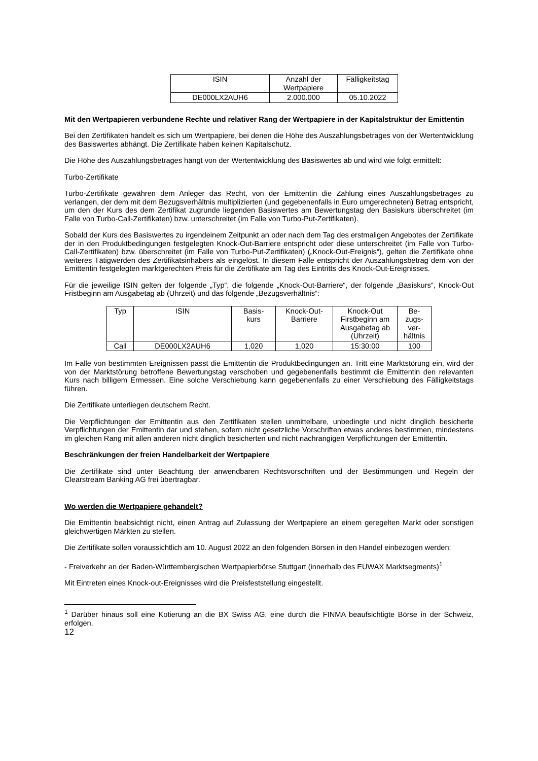| ISIN | Anzahl der Wertpapiere | Fälligkeitstag |
| --- | --- | --- |
| DE000LX2AUH6 | 2.000.000 | 05.10.2022 |
Mit den Wertpapieren verbundene Rechte und relativer Rang der Wertpapiere in der Kapitalstruktur der Emittentin
Bei den Zertifikaten handelt es sich um Wertpapiere, bei denen die Höhe des Auszahlungsbetrages von der Wertentwicklung des Basiswertes abhängt. Die Zertifikate haben keinen Kapitalschutz.
Die Höhe des Auszahlungsbetrages hängt von der Wertentwicklung des Basiswertes ab und wird wie folgt ermittelt:
Turbo-Zertifikate
Turbo-Zertifikate gewähren dem Anleger das Recht, von der Emittentin die Zahlung eines Auszahlungsbetrages zu verlangen, der dem mit dem Bezugsverhältnis multiplizierten (und gegebenenfalls in Euro umgerechneten) Betrag entspricht, um den der Kurs des dem Zertifikat zugrunde liegenden Basiswertes am Bewertungstag den Basiskurs überschreitet (im Falle von Turbo-Call-Zertifikaten) bzw. unterschreitet (im Falle von Turbo-Put-Zertifikaten).
Sobald der Kurs des Basiswertes zu irgendeinem Zeitpunkt an oder nach dem Tag des erstmaligen Angebotes der Zertifikate der in den Produktbedingungen festgelegten Knock-Out-Barriere entspricht oder diese unterschreitet (im Falle von Turbo-Call-Zertifikaten) bzw. überschreitet (im Falle von Turbo-Put-Zertifikaten) („Knock-Out-Ereignis“), gelten die Zertifikate ohne weiteres Tätigwerden des Zertifikatsinhabers als eingelöst. In diesem Falle entspricht der Auszahlungsbetrag dem von der Emittentin festgelegten marktgerechten Preis für die Zertifikate am Tag des Eintritts des Knock-Out-Ereignisses.
Für die jeweilige ISIN gelten der folgende „Typ“, die folgende „Knock-Out-Barriere“, der folgende „Basiskurs“, Knock-Out Fristbeginn am Ausgabetag ab (Uhrzeit) und das folgende „Bezugsverhältnis“:
| Typ | ISIN | Basis- kurs | Knock-Out- Barriere | Knock-Out Firstbeginn am Ausgabetag ab (Uhrzeit) | Be- zugs- ver- hältnis |
| --- | --- | --- | --- | --- | --- |
| Call | DE000LX2AUH6 | 1,020 | 1,020 | 15:30:00 | 100 |
Im Falle von bestimmten Ereignissen passt die Emittentin die Produktbedingungen an. Tritt eine Marktstörung ein, wird der von der Marktstörung betroffene Bewertungstag verschoben und gegebenenfalls bestimmt die Emittentin den relevanten Kurs nach billigem Ermessen. Eine solche Verschiebung kann gegebenenfalls zu einer Verschiebung des Fälligkeitstags führen.
Die Zertifikate unterliegen deutschem Recht.
Die Verpflichtungen der Emittentin aus den Zertifikaten stellen unmittelbare, unbedingte und nicht dinglich besicherte Verpflichtungen der Emittentin dar und stehen, sofern nicht gesetzliche Vorschriften etwas anderes bestimmen, mindestens im gleichen Rang mit allen anderen nicht dinglich besicherten und nicht nachrangigen Verpflichtungen der Emittentin.
Beschränkungen der freien Handelbarkeit der Wertpapiere
Die Zertifikate sind unter Beachtung der anwendbaren Rechtsvorschriften und der Bestimmungen und Regeln der Clearstream Banking AG frei übertragbar.
Wo werden die Wertpapiere gehandelt?
Die Emittentin beabsichtigt nicht, einen Antrag auf Zulassung der Wertpapiere an einem geregelten Markt oder sonstigen gleichwertigen Märkten zu stellen.
Die Zertifikate sollen voraussichtlich am 10. August 2022 an den folgenden Börsen in den Handel einbezogen werden:
- Freiverkehr an der Baden-Württembergischen Wertpapierbörse Stuttgart (innerhalb des EUWAX Marktsegments)<sup>1</sup>
Mit Eintreten eines Knock-out-Ereignisses wird die Preisfeststellung eingestellt.
<sup>1</sup> Darüber hinaus soll eine Kotierung an die BX Swiss AG, eine durch die FINMA beaufsichtigte Börse in der Schweiz, erfolgen.
12